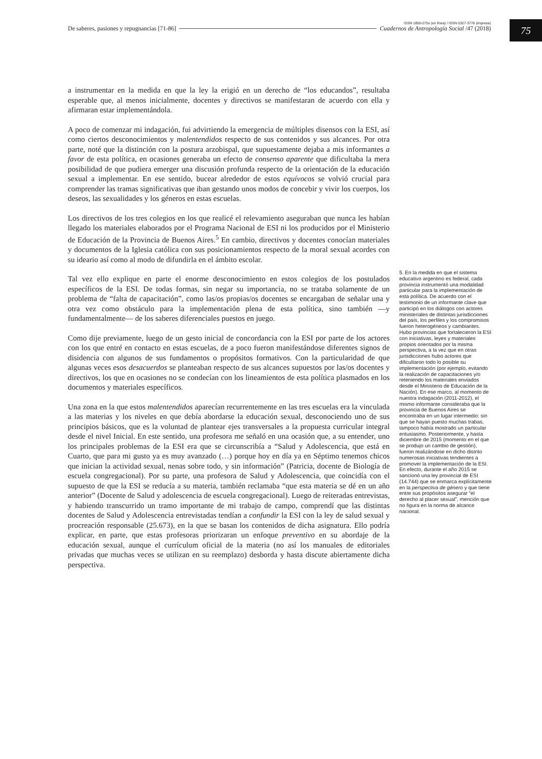75
ISSN 1850-275x (en línea) / ISSN 0327-3776 (impresa)
De saberes, pasiones y repugnancias [71-86] Cuadernos de Antropología Social /47 (2018)
a instrumentar en la medida en que la ley la erigió en un derecho de “los educandos”, resultaba esperable que, al menos inicialmente, docentes y directivos se manifestaran de acuerdo con ella y afirmaran estar implementándola.
A poco de comenzar mi indagación, fui advirtiendo la emergencia de múltiples disensos con la ESI, así como ciertos desconocimientos y malentendidos respecto de sus contenidos y sus alcances. Por otra parte, noté que la distinción con la postura arzobispal, que supuestamente dejaba a mis informantes a favor de esta política, en ocasiones generaba un efecto de consenso aparente que dificultaba la mera posibilidad de que pudiera emerger una discusión profunda respecto de la orientación de la educación sexual a implementar. En ese sentido, bucear alrededor de estos equívocos se volvió crucial para comprender las tramas significativas que iban gestando unos modos de concebir y vivir los cuerpos, los deseos, las sexualidades y los géneros en estas escuelas.
Los directivos de los tres colegios en los que realicé el relevamiento aseguraban que nunca les habían llegado los materiales elaborados por el Programa Nacional de ESI ni los producidos por el Ministerio de Educación de la Provincia de Buenos Aires.<sup>5</sup> En cambio, directivos y docentes conocían materiales y documentos de la Iglesia católica con sus posicionamientos respecto de la moral sexual acordes con su ideario así como al modo de difundirla en el ámbito escolar.
Tal vez ello explique en parte el enorme desconocimiento en estos colegios de los postulados específicos de la ESI. De todas formas, sin negar su importancia, no se trataba solamente de un problema de “falta de capacitación”, como las/os propias/os docentes se encargaban de señalar una y otra vez como obstáculo para la implementación plena de esta política, sino también —y fundamentalmente— de los saberes diferenciales puestos en juego.
Como dije previamente, luego de un gesto inicial de concordancia con la ESI por parte de los actores con los que entré en contacto en estas escuelas, de a poco fueron manifestándose diferentes signos de disidencia con algunos de sus fundamentos o propósitos formativos. Con la particularidad de que algunas veces esos desacuerdos se planteaban respecto de sus alcances supuestos por las/os docentes y directivos, los que en ocasiones no se condecían con los lineamientos de esta política plasmados en los documentos y materiales específicos.
Una zona en la que estos malentendidos aparecían recurrentemente en las tres escuelas era la vinculada a las materias y los niveles en que debía abordarse la educación sexual, desconociendo uno de sus principios básicos, que es la voluntad de plantear ejes transversales a la propuesta curricular integral desde el nivel Inicial. En este sentido, una profesora me señaló en una ocasión que, a su entender, uno los principales problemas de la ESI era que se circunscribía a “Salud y Adolescencia, que está en Cuarto, que para mi gusto ya es muy avanzado (…) porque hoy en día ya en Séptimo tenemos chicos que inician la actividad sexual, nenas sobre todo, y sin información” (Patricia, docente de Biología de escuela congregacional). Por su parte, una profesora de Salud y Adolescencia, que coincidía con el supuesto de que la ESI se reducía a su materia, también reclamaba “que esta materia se dé en un año anterior” (Docente de Salud y adolescencia de escuela congregacional). Luego de reiteradas entrevistas, y habiendo transcurrido un tramo importante de mi trabajo de campo, comprendí que las distintas docentes de Salud y Adolescencia entrevistadas tendían a confundir la ESI con la ley de salud sexual y procreación responsable (25.673), en la que se basan los contenidos de dicha asignatura. Ello podría explicar, en parte, que estas profesoras priorizaran un enfoque preventivo en su abordaje de la educación sexual, aunque el currículum oficial de la materia (no así los manuales de editoriales privadas que muchas veces se utilizan en su reemplazo) desborda y hasta discute abiertamente dicha perspectiva.
5. En la medida en que el sistema educativo argentino es federal, cada provincia instrumentó una modalidad particular para la implementación de esta política. De acuerdo con el testimonio de un informante clave que participó en los diálogos con actores ministeriales de distintas jurisdicciones del país, los perfiles y los compromisos fueron heterogéneos y cambiantes. Hubo provincias que fortalecieron la ESI con iniciativas, leyes y materiales propios orientados por la misma perspectiva, a la vez que en otras jurisdicciones hubo actores que dificultaron todo lo posible su implementación (por ejemplo, evitando la realización de capacitaciones y/o reteniendo los materiales enviados desde el Ministerio de Educación de la Nación). En ese marco, al momento de nuestra indagación (2011-2012), el mismo informante consideraba que la provincia de Buenos Aires se encontraba en un lugar intermedio: sin que se hayan puesto muchas trabas, tampoco había mostrado un particular entusiasmo. Posteriormente, y hasta diciembre de 2015 (momento en el que se produjo un cambio de gestión), fueron realizándose en dicho distrito numerosas iniciativas tendientes a promover la implementación de la ESI. En efecto, durante el año 2015 se sancionó una ley provincial de ESI (14.744) que se enmarca explícitamente en la perspectiva de género y que tiene entre sus propósitos asegurar “el derecho al placer sexual”, mención que no figura en la norma de alcance nacional.